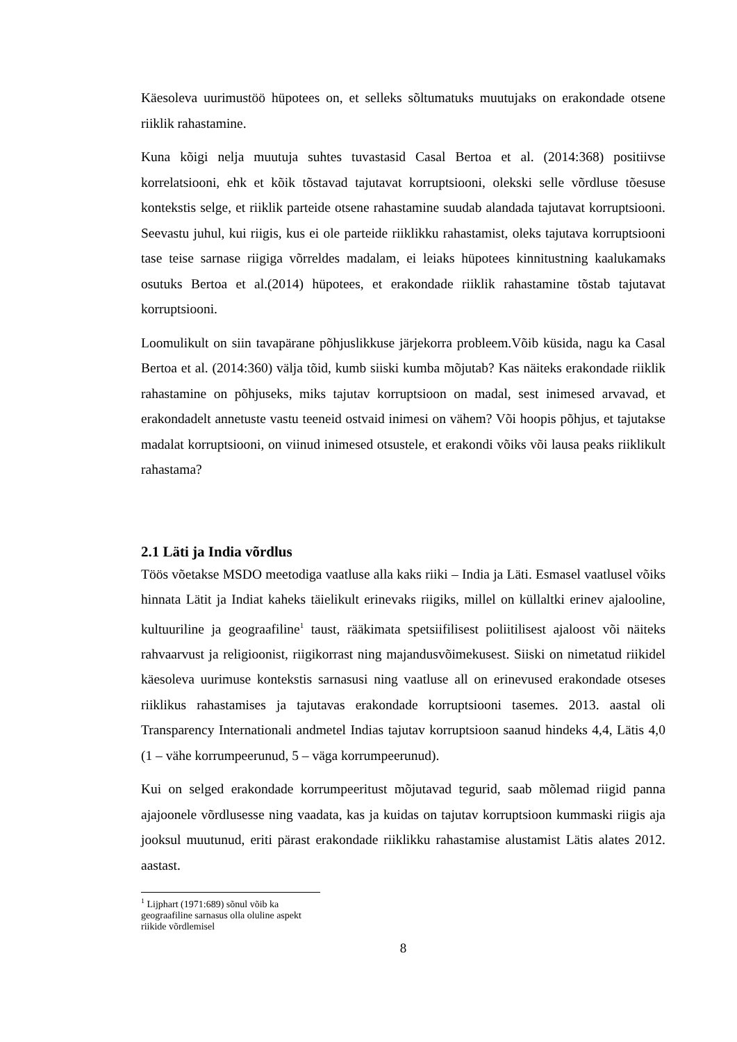Käesoleva uurimustöö hüpotees on, et selleks sõltumatuks muutujaks on erakondade otsene riiklik rahastamine.
Kuna kõigi nelja muutuja suhtes tuvastasid Casal Bertoa et al. (2014:368) positiivse korrelatsiooni, ehk et kõik tõstavad tajutavat korruptsiooni, olekski selle võrdluse tõesuse kontekstis selge, et riiklik parteide otsene rahastamine suudab alandada tajutavat korruptsiooni. Seevastu juhul, kui riigis, kus ei ole parteide riiklikku rahastamist, oleks tajutava korruptsiooni tase teise sarnase riigiga võrreldes madalam, ei leiaks hüpotees kinnitustning kaalukamaks osutuks Bertoa et al.(2014) hüpotees, et erakondade riiklik rahastamine tõstab tajutavat korruptsiooni.
Loomulikult on siin tavapärane põhjuslikkuse järjekorra probleem.Võib küsida, nagu ka Casal Bertoa et al. (2014:360) välja tõid, kumb siiski kumba mõjutab? Kas näiteks erakondade riiklik rahastamine on põhjuseks, miks tajutav korruptsioon on madal, sest inimesed arvavad, et erakondadelt annetuste vastu teeneid ostvaid inimesi on vähem? Või hoopis põhjus, et tajutakse madalat korruptsiooni, on viinud inimesed otsustele, et erakondi võiks või lausa peaks riiklikult rahastama?
2.1 Läti ja India võrdlus
Töös võetakse MSDO meetodiga vaatluse alla kaks riiki – India ja Läti. Esmasel vaatlusel võiks hinnata Lätit ja Indiat kaheks täielikult erinevaks riigiks, millel on küllaltki erinev ajalooline, kultuuriline ja geograafiline<sup>1</sup> taust, rääkimata spetsiifilisest poliitilisest ajaloost või näiteks rahvaarvust ja religioonist, riigikorrast ning majandusvõimekusest. Siiski on nimetatud riikidel käesoleva uurimuse kontekstis sarnasusi ning vaatluse all on erinevused erakondade otseses riiklikus rahastamises ja tajutavas erakondade korruptsiooni tasemes. 2013. aastal oli Transparency Internationali andmetel Indias tajutav korruptsioon saanud hindeks 4,4, Lätis 4,0 (1 – vähe korrumpeerunud, 5 – väga korrumpeerunud).
Kui on selged erakondade korrumpeeritust mõjutavad tegurid, saab mõlemad riigid panna ajajoonele võrdlusesse ning vaadata, kas ja kuidas on tajutav korruptsioon kummaski riigis aja jooksul muutunud, eriti pärast erakondade riiklikku rahastamise alustamist Lätis alates 2012. aastast.
<sup>1</sup> Lijphart (1971:689) sõnul võib ka geograafiline sarnasus olla oluline aspekt riikide võrdlemisel
8